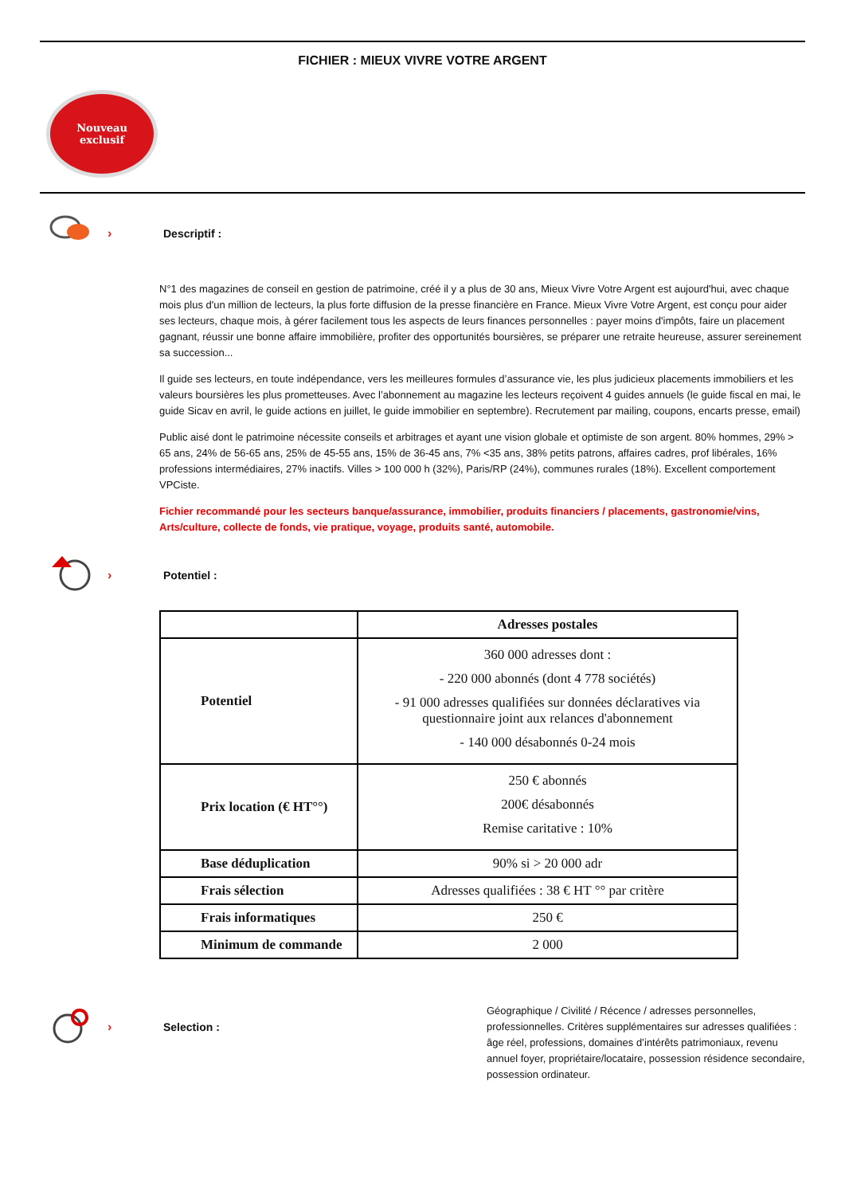FICHIER : MIEUX VIVRE VOTRE ARGENT
Nouveau
exclusif
› Descriptif :
N°1 des magazines de conseil en gestion de patrimoine, créé il y a plus de 30 ans, Mieux Vivre Votre Argent est aujourd'hui, avec chaque mois plus d'un million de lecteurs, la plus forte diffusion de la presse financière en France. Mieux Vivre Votre Argent, est conçu pour aider ses lecteurs, chaque mois, à gérer facilement tous les aspects de leurs finances personnelles : payer moins d'impôts, faire un placement gagnant, réussir une bonne affaire immobilière, profiter des opportunités boursières, se préparer une retraite heureuse, assurer sereinement sa succession...
Il guide ses lecteurs, en toute indépendance, vers les meilleures formules d’assurance vie, les plus judicieux placements immobiliers et les valeurs boursières les plus prometteuses. Avec l’abonnement au magazine les lecteurs reçoivent 4 guides annuels (le guide fiscal en mai, le guide Sicav en avril, le guide actions en juillet, le guide immobilier en septembre). Recrutement par mailing, coupons, encarts presse, email)
Public aisé dont le patrimoine nécessite conseils et arbitrages et ayant une vision globale et optimiste de son argent. 80% hommes, 29% > 65 ans, 24% de 56-65 ans, 25% de 45-55 ans, 15% de 36-45 ans, 7% <35 ans, 38% petits patrons, affaires cadres, prof libérales, 16% professions intermédiaires, 27% inactifs. Villes > 100 000 h (32%), Paris/RP (24%), communes rurales (18%). Excellent comportement VPCiste.
Fichier recommandé pour les secteurs banque/assurance, immobilier, produits financiers / placements, gastronomie/vins, Arts/culture, collecte de fonds, vie pratique, voyage, produits santé, automobile.
› Potentiel :
| | Adresses postales |
| Potentiel | 360 000 adresses dont : - 220 000 abonnés (dont 4 778 sociétés) - 91 000 adresses qualifiées sur données déclaratives via questionnaire joint aux relances d'abonnement - 140 000 désabonnés 0-24 mois |
| Prix location (€ HT°°) | 250 € abonnés 200€ désabonnés Remise caritative : 10% |
| Base déduplication | 90% si > 20 000 adr |
| Frais sélection | Adresses qualifiées : 38 € HT °° par critère |
| Frais informatiques | 250 € |
| Minimum de commande | 2 000 |
› Selection :
Géographique / Civilité / Récence / adresses personnelles, professionnelles. Critères supplémentaires sur adresses qualifiées : âge réel, professions, domaines d’intérêts patrimoniaux, revenu annuel foyer, propriétaire/locataire, possession résidence secondaire, possession ordinateur.